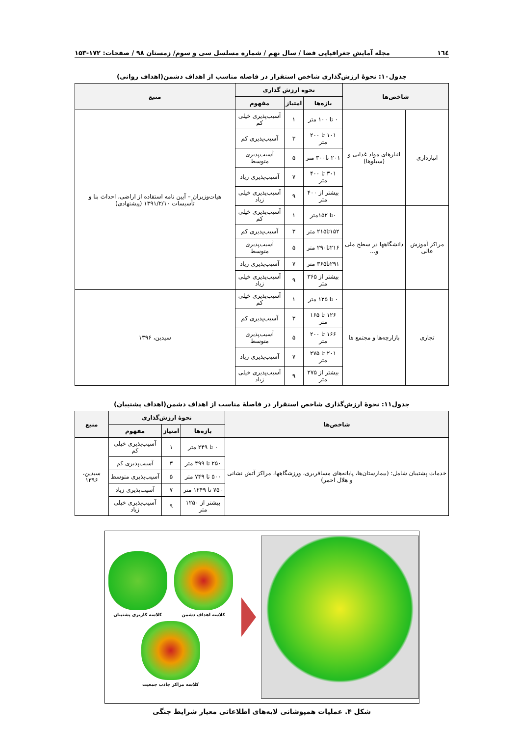١٦٤ مجله آمایش جغرافیایی فضا / سال نهم / شماره مسلسل سی و سوم/ زمستان ۹۸ / صفحات: ۱۷۲-۱۵۳
جدول۱۰: نحوهٔ ارزش‌گذاری شاخص استقرار در فاصله مناسب از اهداف دشمن(اهداف روانی)
| شاخص‌ها | | نحوه ارزش گذاری | | | منبع |
| --- | --- | --- | --- | --- | --- |
| | | بازه‌ها | امتیاز | مفهوم | |
| انبارداری | انبارهای مواد غذایی و (سیلوها) | ۰ تا ۱۰۰ متر | ۱ | آسیب‌پذیری خیلی کم | هیات‌وزیران – آیین نامه استفاده از اراضی، احداث بنا و تأسیسات ۱۳۹۱/۲/۱۰ (پیشنهادی) |
| | | ۱۰۱ تا ۲۰۰ متر | ۳ | آسیب‌پذیری کم | |
| | | ۲۰۱ تا۳۰۰ متر | ۵ | آسیب‌پذیری متوسط | |
| | | ۳۰۱ تا ۴۰۰ متر | ۷ | آسیب‌پذیری زیاد | |
| | | بیشتر از ۴۰۰ متر | ۹ | آسیب‌پذیری خیلی زیاد | |
| مراکز آموزش عالی | دانشگاهها در سطح ملی و... | ۰تا ۱۵۲متر | ۱ | آسیب‌پذیری خیلی کم | |
| | | ۱۵۲تا۲۱۵ متر | ۳ | آسیب‌پذیری کم | |
| | | ۲۱۶تا۲۹۰ متر | ۵ | آسیب‌پذیری متوسط | |
| | | ۲۹۱تا۳۶۵ متر | ۷ | آسیب‌پذیری زیاد | |
| | | بیشتر از ۳۶۵ متر | ۹ | آسیب‌پذیری خیلی زیاد | |
| تجاری | بازارچه‌ها و مجتمع ها | ۰ تا ۱۲۵ متر | ۱ | آسیب‌پذیری خیلی کم | سیدین، ۱۳۹۶ |
| | | ۱۲۶ تا ۱۶۵ متر | ۳ | آسیب‌پذیری کم | |
| | | ۱۶۶ تا ۲۰۰ متر | ۵ | آسیب‌پذیری متوسط | |
| | | ۲۰۱ تا ۲۷۵ متر | ۷ | آسیب‌پذیری زیاد | |
| | | بیشتر از ۲۷۵ متر | ۹ | آسیب‌پذیری خیلی زیاد | |
جدول۱۱: نحوهٔ ارزش‌گذاری شاخص استقرار در فاصلهٔ مناسب از اهداف دشمن(اهداف پشتیبان)
| شاخص‌ها | نحوهٔ ارزش‌گذاری | | | منبع |
| --- | --- | --- | --- | --- |
| | بازه‌ها | امتیاز | مفهوم | |
| خدمات پشتیبان شامل: (بیمارستان‌ها، پایانه‌های مسافربری، ورزشگاهها، مراکز آتش نشانی و هلال احمر) | ۰ تا ۲۴۹ متر | ۱ | آسیب‌پذیری خیلی کم | سیدین، ۱۳۹۶ |
| | ۲۵۰ تا ۴۹۹ متر | ۳ | آسیب‌پذیری کم | |
| | ۵۰۰ تا ۷۴۹ متر | ۵ | آسیب‌پذیری متوسط | |
| | ۷۵۰ تا ۱۲۴۹ متر | ۷ | آسیب‌پذیری زیاد | |
| | بیشتر از ۱۲۵۰ متر | ۹ | آسیب‌پذیری خیلی زیاد | |
کلاسه اهداف دشمن
کلاسه کاربری پشتیبان
کلاسه مراکز جاذب جمعیت
شکل ۴. عملیات همپوشانی لایه‌های اطلاعاتی معیار شرایط جنگی